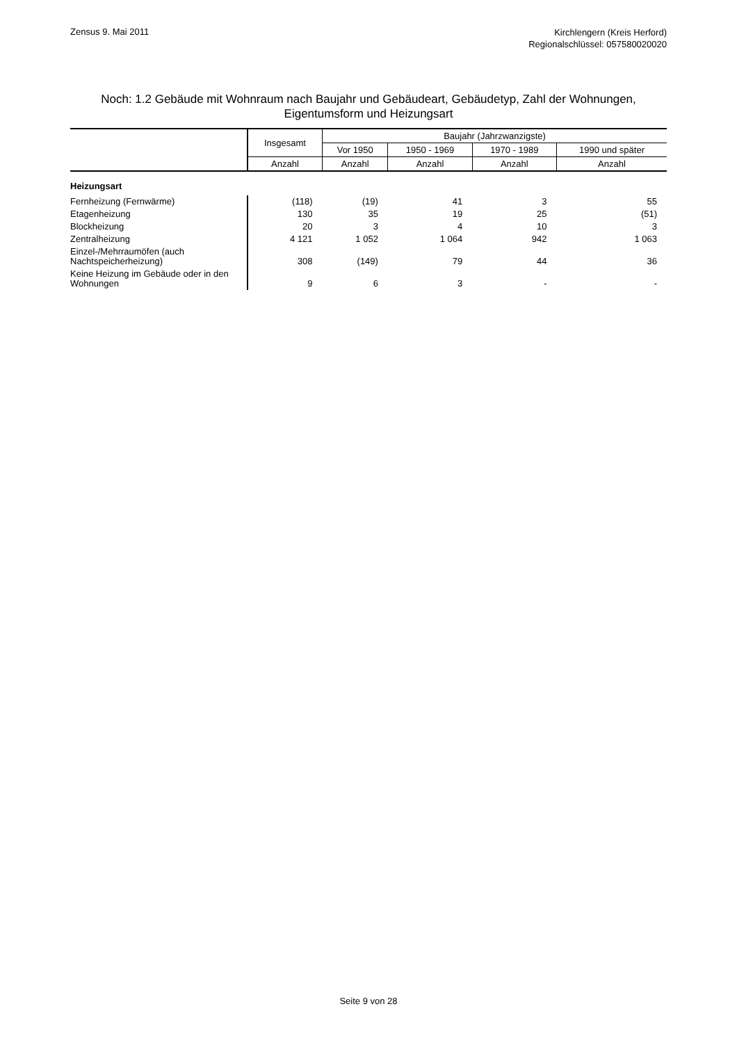Zensus 9. Mai 2011
Kirchlengern (Kreis Herford)
Regionalschlüssel: 057580020020
Noch: 1.2 Gebäude mit Wohnraum nach Baujahr und Gebäudeart, Gebäudetyp, Zahl der Wohnungen, Eigentumsform und Heizungsart
| | Insgesamt | Baujahr (Jahrzwanzigste) | | | |
| --- | --- | --- | --- | --- | --- |
| | | Vor 1950 | 1950 - 1969 | 1970 - 1989 | 1990 und später |
| | Anzahl | Anzahl | Anzahl | Anzahl | Anzahl |
| Heizungsart | | | | | |
| Fernheizung (Fernwärme) | (118) | (19) | 41 | 3 | 55 |
| Etagenheizung | 130 | 35 | 19 | 25 | (51) |
| Blockheizung | 20 | 3 | 4 | 10 | 3 |
| Zentralheizung | 4 121 | 1 052 | 1 064 | 942 | 1 063 |
| Einzel-/Mehrraumöfen (auch Nachtspeicherheizung) | 308 | (149) | 79 | 44 | 36 |
| Keine Heizung im Gebäude oder in den Wohnungen | 9 | 6 | 3 | - | - |
Seite 9 von 28